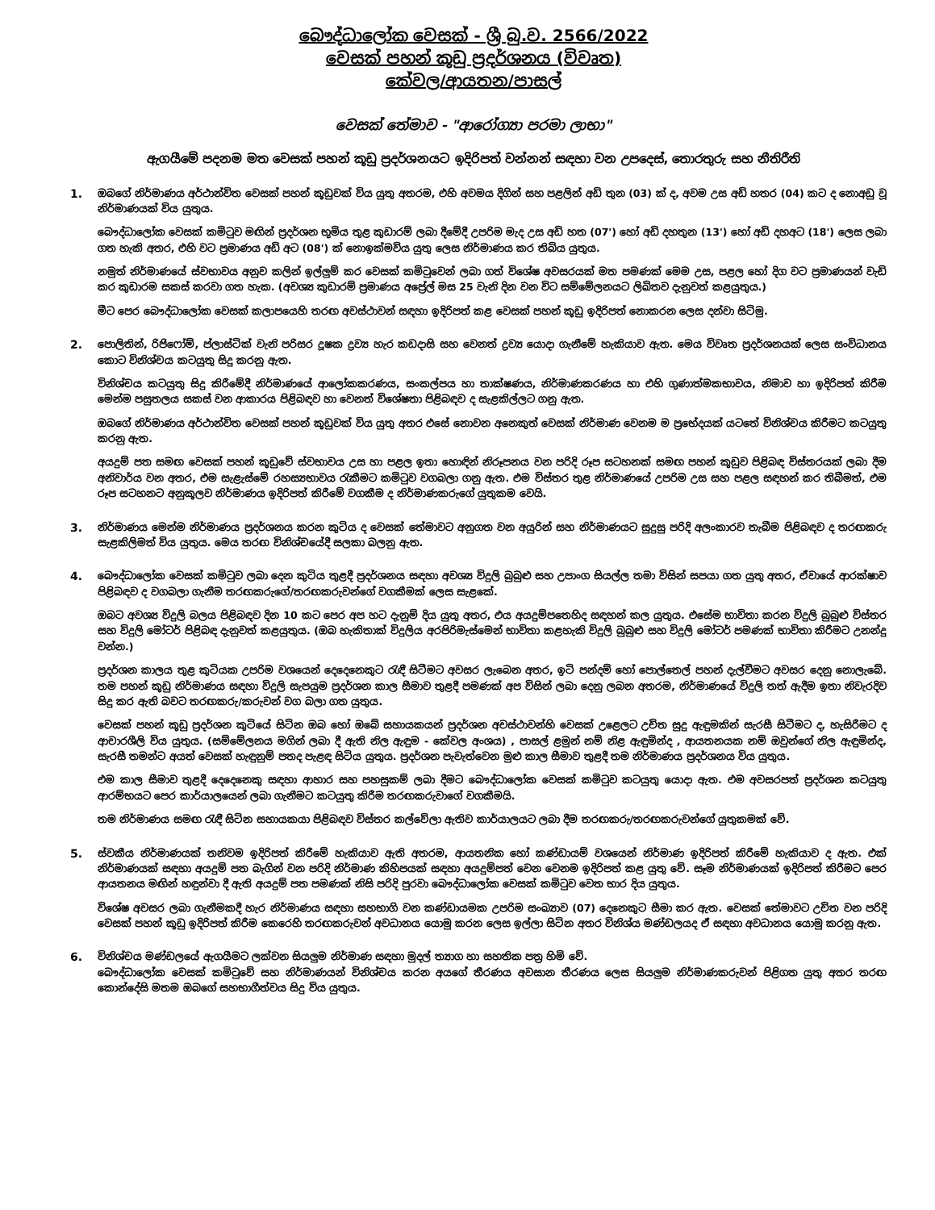බෞද්ධාලෝක වෙසක් - ශ්‍රී බු.ව. 2566/2022
වෙසක් පහන් කූඩු ප්‍රදර්ශනය (විවෘත)
කේවල/ආයතන/පාසල්
වෙසක් තේමාව - "ආරෝග්‍යා පරමා ලාභා"
ඇගයීමේ පදනම මත වෙසක් පහන් කූඩු ප්‍රදර්ශනයට ඉදිරිපත් වන්නන් සඳහා වන උපදෙස්, තොරතුරු සහ නීතිරීති
1. ඔබගේ නිර්මාණය අර්ථාන්විත වෙසක් පහන් කූඩුවක් විය යුතු අතරම, එහි අවමය දිගින් සහ පළලින් අඩි තුන (03) ක් ද, අවම උස අඩි හතර (04) කට ද නොඅඩු වූ නිර්මාණයක් විය යුතුය.
බෞද්ධාලෝක වෙසක් කමිටුව මඟින් ප්‍රදර්ශන භූමිය තුළ කුඩාරම් ලබා දීමේදී උපරිම මැද උස අඩි හත (07') හෝ අඩි දහතුන (13') හෝ අඩි දහඅට (18') ලෙස ලබා ගත හැකි අතර, එහි වට ප්‍රමාණය අඩි අට (08') ක් නොඉක්මවිය යුතු ලෙස නිර්මාණය කර තිබිය යුතුය.
නමුත් නිර්මාණයේ ස්වභාවය අනුව කලින් ඉල්ලුම් කර වෙසක් කමිටුවෙන් ලබා ගත් විශේෂ අවසරයක් මත පමණක් මෙම උස, පළල හෝ දිග වට ප්‍රමාණයන් වැඩි කර කුඩාරම සකස් කරවා ගත හැක. (අවශ්‍ය කුඩාරම් ප්‍රමාණය අප්‍රේල් මස 25 වැනි දින වන විට සම්මේලනයට ලිඛිතව දැනුවත් කළයුතුය.)
මීට පෙර බෞද්ධාලෝක වෙසක් කලාපයෙහි තරඟ අවස්ථාවන් සඳහා ඉදිරිපත් කළ වෙසක් පහන් කූඩු ඉදිරිපත් නොකරන ලෙස දන්වා සිටිමු.
2. පොලිතින්, රිජිෆෝම්, ප්ලාස්ටික් වැනි පරිසර දූෂක ද්‍රව්‍ය හැර කඩදාසි සහ වෙනත් ද්‍රව්‍ය යොදා ගැනීමේ හැකියාව ඇත. මෙය විවෘත ප්‍රදර්ශනයක් ලෙස සංවිධානය කොට විනිශ්චය කටයුතු සිදු කරනු ඇත.
විනිශ්චය කටයුතු සිදු කිරීමේදී නිර්මාණයේ ආලෝකකරණය, සංකල්පය හා තාක්ෂණය, නිර්මාණකරණය හා එහි ගුණාත්මකභාවය, නිමාව හා ඉදිරිපත් කිරීම මෙන්ම පසුතලය සකස් වන ආකාරය පිළිබඳව හා වෙනත් විශේෂතා පිළිබඳව ද සැළකිල්ලට ගනු ඇත.
ඔබගේ නිර්මාණය අර්ථාන්විත වෙසක් පහන් කූඩුවක් විය යුතු අතර එසේ නොවන අනෙකුත් වෙසක් නිර්මාණ වෙනම ම ප්‍රභේදයක් යටතේ විනිශ්චය කිරීමට කටයුතු කරනු ඇත.
අයදුම් පත සමඟ වෙසක් පහන් කූඩුවේ ස්වභාවය උස හා පළල ඉතා හොඳින් නිරූපනය වන පරිදි රූප සටහනක් සමඟ පහන් කූඩුව පිළිබඳ විස්තරයක් ලබා දීම අනිවාර්ය වන අතර, එම සැළැස්මේ රහස්‍යභාවය රැකීමට කමිටුව වගබලා ගනු ඇත. එම විස්තර තුළ නිර්මාණයේ උපරිම උස සහ පළල සඳහන් කර තිබීමත්, එම රූප සටහනට අනුකූලව නිර්මාණය ඉදිරිපත් කිරීමේ වගකීම ද නිර්මාණකරුගේ යුතුකම වෙයි.
3. නිර්මාණය මෙන්ම නිර්මාණය ප්‍රදර්ශනය කරන කුටිය ද වෙසක් තේමාවට අනුගත වන අයුරින් සහ නිර්මාණයට සුදුසු පරිදි අලංකාරව තැබීම පිළිබඳව ද තරඟකරු සැළකිලිමත් විය යුතුය. මෙය තරඟ විනිශ්චයේදී සලකා බලනු ඇත.
4. බෞද්ධාලෝක වෙසක් කමිටුව ලබා දෙන කුටිය තුළදී ප්‍රදර්ශනය සඳහා අවශ්‍ය විදුලි බුබුළු සහ උපාංග සියල්ල තමා විසින් සපයා ගත යුතු අතර, ඒවායේ ආරක්ෂාව පිළිබඳව ද වගබලා ගැනීම තරඟකරුගේ/තරඟකරුවන්ගේ වගකීමක් ලෙස සැළකේ.
ඔබට අවශ්‍ය විදුලි බලය පිළිබඳව දින 10 කට පෙර අප හට දැනුම් දිය යුතු අතර, එය අයදුම්පතෙහිද සඳහන් කල යුතුය. එසේම භාවිතා කරන විදුලි බුබුළු විස්තර සහ විදුලි මෝටර් පිළිබඳ දැනුවත් කළයුතුය. (ඔබ හැකිතාක් විදුලිය අරපිරිමැස්මෙන් භාවිතා කළහැකි විදුලි බුබුළු සහ විදුලි මෝටර් පමණක් භාවිතා කිරීමට උනන්දු වන්න.)
ප්‍රදර්ශන කාලය තුළ කුටියක උපරිම වශයෙන් දෙදෙනෙකුට රැඳී සිටීමට අවසර ලැබෙන අතර, ඉටි පන්දම් හෝ පොල්තෙල් පහන් දැල්වීමට අවසර දෙනු නොලැබේ. තම පහන් කූඩු නිර්මාණය සඳහා විදුලි සැපයුම ප්‍රදර්ශන කාල සීමාව තුළදී පමණක් අප විසින් ලබා දෙනු ලබන අතරම, නිර්මාණයේ විදුලි තත් ඇදීම ඉතා නිවැරදිව සිදු කර ඇති බවට තරඟකරු/කරුවන් වග බලා ගත යුතුය.
වෙසක් පහන් කූඩු ප්‍රදර්ශන කුටියේ සිටින ඔබ හෝ ඔබේ සහායකයන් ප්‍රදර්ශන අවස්ථාවන්හි වෙසක් උළෙලට උචිත සුදු ඇඳුමකින් සැරසී සිටීමට ද, හැසිරීමට ද ආචාරශීලි විය යුතුය. (සම්මේලනය මගින් ලබා දී ඇති නිල ඇඳුම - කේවල අංශය) , පාසල් ළමුන් නම් නිළ ඇඳුමින්ද , ආයතනයක නම් ඔවුන්ගේ නිල ඇඳුමින්ද, සැරසී තමන්ට අයත් වෙසක් හැඳුනුම් පතද පැළඳ සිටිය යුතුය. ප්‍රදර්ශන පැවැත්වෙන මුළු කාල සීමාව තුළදී තම නිර්මාණය ප්‍රදර්ශනය විය යුතුය.
එම කාල සීමාව තුළදී දෙදෙනෙකු සඳහා ආහාර සහ පහසුකම් ලබා දීමට බෞද්ධාලෝක වෙසක් කමිටුව කටයුතු යොදා ඇත. එම අවසරපත් ප්‍රදර්ශන කටයුතු ආරම්භයට පෙර කාර්යාලයෙන් ලබා ගැනීමට කටයුතු කිරීම තරඟකරුවාගේ වගකීමයි.
තම නිර්මාණය සමඟ රැඳී සිටින සහායකයා පිළිබඳව විස්තර කල්වේලා ඇතිව කාර්යාලයට ලබා දීම තරඟකරු/තරඟකරුවන්ගේ යුතුකමක් වේ.
5. ස්වකීය නිර්මාණයක් තනිවම ඉදිරිපත් කිරීමේ හැකියාව ඇති අතරම, ආයතනික හෝ කණ්ඩායම් වශයෙන් නිර්මාණ ඉදිරිපත් කිරීමේ හැකියාව ද ඇත. එක් නිර්මාණයක් සඳහා අයදුම් පත බැගින් වන පරිදි නිර්මාණ කිහිපයක් සඳහා අයදුම්පත් වෙන වෙනම ඉදිරිපත් කළ යුතු වේ. සෑම නිර්මාණයක් ඉදිරිපත් කිරීමට පෙර ආයතනය මඟින් හඳුන්වා දී ඇති අයදුම් පත පමණක් නිසි පරිදි පුරවා බෞද්ධාලෝක වෙසක් කමිටුව වෙත භාර දිය යුතුය.
විශේෂ අවසර ලබා ගැනීමකදී හැර නිර්මාණය සඳහා සහභාගි වන කණ්ඩායමක උපරිම සංඛ්‍යාව (07) දෙනෙකුට සීමා කර ඇත. වෙසක් තේමාවට උචිත වන පරිදි වෙසක් පහන් කූඩු ඉදිරිපත් කිරීම කෙරෙහි තරඟකරුවන් අවධානය යොමු කරන ලෙස ඉල්ලා සිටින අතර විනිශ්ය මණ්ඩලයද ඒ සඳහා අවධානය යොමු කරනු ඇත.
6. විනිශ්චය මණ්ඩලයේ ඇගයීමට ලක්වන සියලුම නිර්මාණ සඳහා මුදල් ත්‍යාග හා සහතික පත්‍ර හිමි වේ.
බෞද්ධාලෝක වෙසක් කමිටුවේ සහ නිර්මාණයන් විනිශ්චය කරන අයගේ තීරණය අවසාන තීරණය ලෙස සියලුම නිර්මාණකරුවන් පිළිගත යුතු අතර තරඟ කොන්දේසි මතම ඔබගේ සහභාගීත්වය සිදු විය යුතුය.